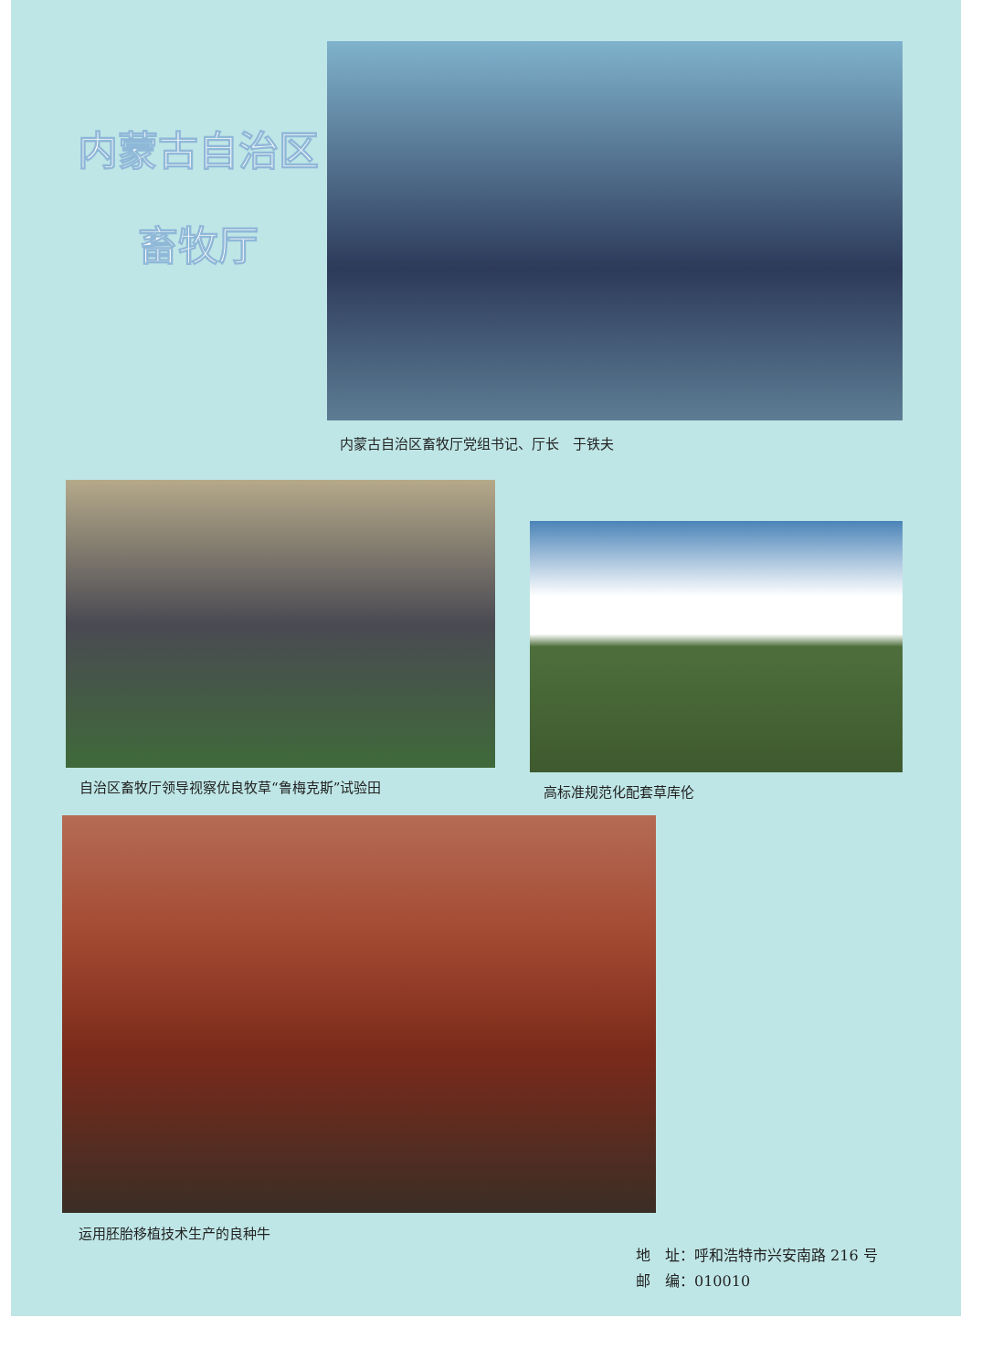内蒙古自治区
畜牧厅
内蒙古自治区畜牧厅党组书记、厅长　于铁夫
自治区畜牧厅领导视察优良牧草“鲁梅克斯”试验田
高标准规范化配套草库伦
运用胚胎移植技术生产的良种牛
地　址：呼和浩特市兴安南路 216 号
邮　编：010010